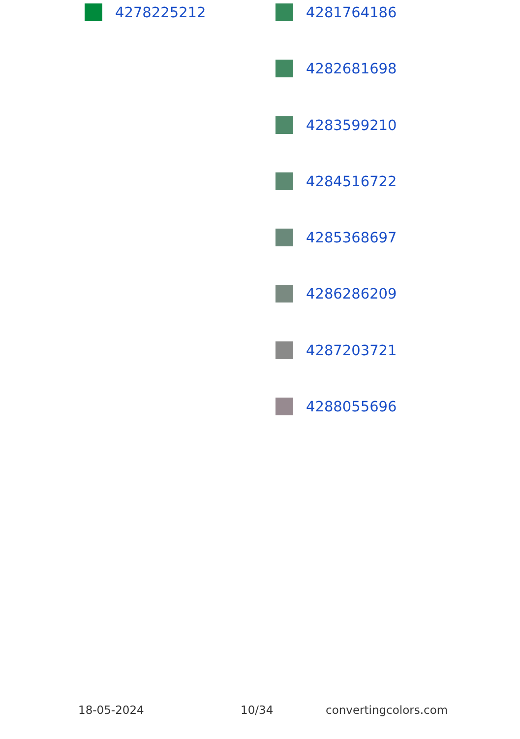4278225212 4281764186
4282681698
4283599210
4284516722
4285368697
4286286209
4287203721
4288055696
18-05-2024 10/34 convertingcolors.com